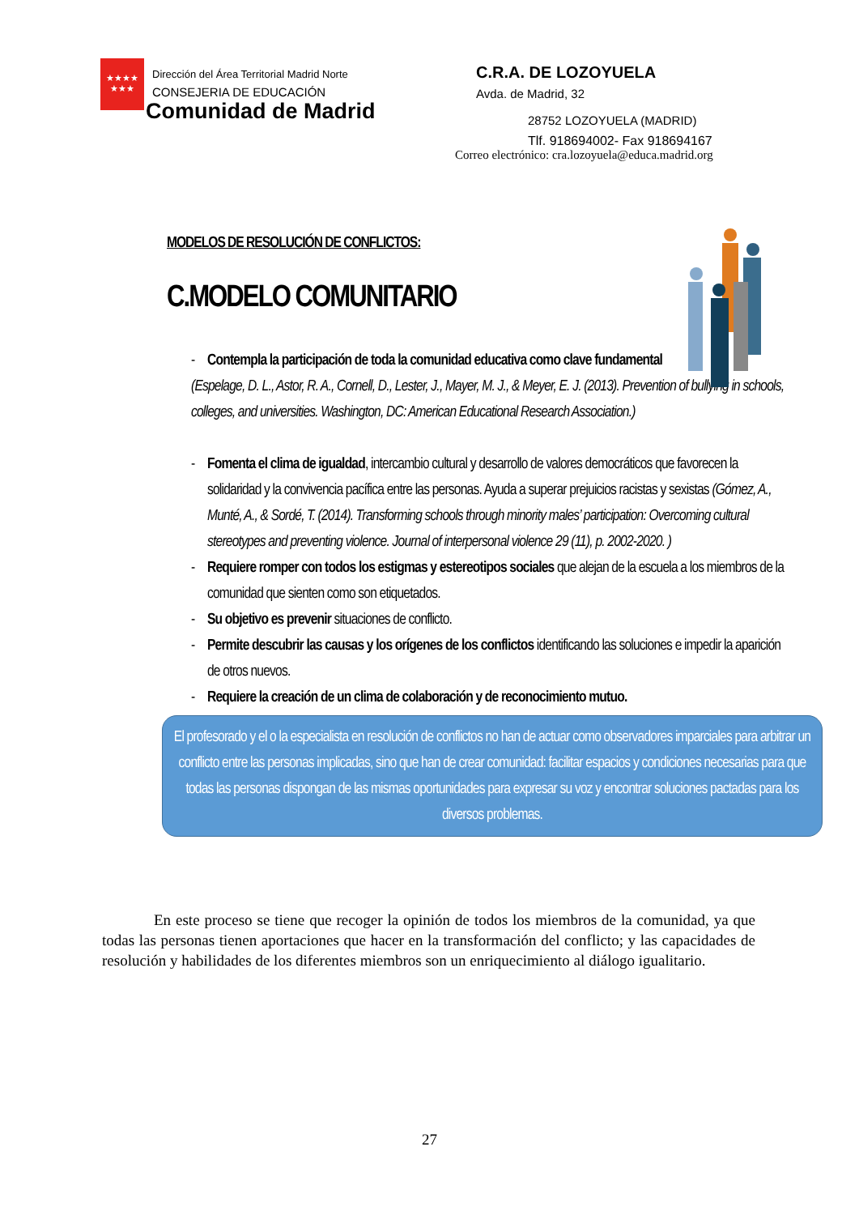★★★★
★★★
Dirección del Área Territorial Madrid Norte
CONSEJERIA DE EDUCACIÓN
Comunidad de Madrid
C.R.A. DE LOZOYUELA
Avda. de Madrid, 32
28752 LOZOYUELA (MADRID)
Tlf. 918694002- Fax 918694167
Correo electrónico: cra.lozoyuela@educa.madrid.org
MODELOS DE RESOLUCIÓN DE CONFLICTOS:
C.MODELO COMUNITARIO
- Contempla la participación de toda la comunidad educativa como clave fundamental
(Espelage, D. L., Astor, R. A., Cornell, D., Lester, J., Mayer, M. J., & Meyer, E. J. (2013). Prevention of bullying in schools, colleges, and universities. Washington, DC: American Educational Research Association.)
- Fomenta el clima de igualdad, intercambio cultural y desarrollo de valores democráticos que favorecen la solidaridad y la convivencia pacífica entre las personas. Ayuda a superar prejuicios racistas y sexistas (Gómez, A., Munté, A., & Sordé, T. (2014). Transforming schools through minority males’ participation: Overcoming cultural stereotypes and preventing violence. Journal of interpersonal violence 29 (11), p. 2002-2020. )
- Requiere romper con todos los estigmas y estereotipos sociales que alejan de la escuela a los miembros de la comunidad que sienten como son etiquetados.
- Su objetivo es prevenir situaciones de conflicto.
- Permite descubrir las causas y los orígenes de los conflictos identificando las soluciones e impedir la aparición de otros nuevos.
- Requiere la creación de un clima de colaboración y de reconocimiento mutuo.
El profesorado y el o la especialista en resolución de conflictos no han de actuar como observadores imparciales para arbitrar un conflicto entre las personas implicadas, sino que han de crear comunidad: facilitar espacios y condiciones necesarias para que todas las personas dispongan de las mismas oportunidades para expresar su voz y encontrar soluciones pactadas para los diversos problemas.
En este proceso se tiene que recoger la opinión de todos los miembros de la comunidad, ya que todas las personas tienen aportaciones que hacer en la transformación del conflicto; y las capacidades de resolución y habilidades de los diferentes miembros son un enriquecimiento al diálogo igualitario.
27